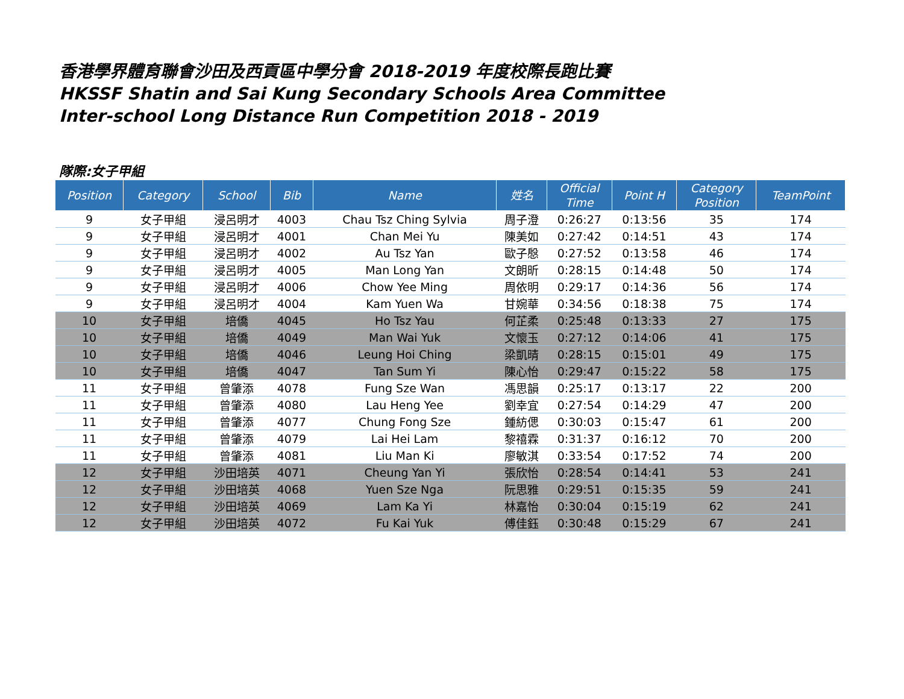香港學界體育聯會沙田及西貢區中學分會 2018-2019 年度校際長跑比賽
HKSSF Shatin and Sai Kung Secondary Schools Area Committee
Inter-school Long Distance Run Competition 2018 - 2019
隊際:女子甲組
| Position | Category | School | Bib | Name | 姓名 | Official Time | Point H | Category Position | TeamPoint |
| --- | --- | --- | --- | --- | --- | --- | --- | --- | --- |
| 9 | 女子甲組 | 浸呂明才 | 4003 | Chau Tsz Ching Sylvia | 周子澄 | 0:26:27 | 0:13:56 | 35 | 174 |
| 9 | 女子甲組 | 浸呂明才 | 4001 | Chan Mei Yu | 陳美如 | 0:27:42 | 0:14:51 | 43 | 174 |
| 9 | 女子甲組 | 浸呂明才 | 4002 | Au Tsz Yan | 歐子慇 | 0:27:52 | 0:13:58 | 46 | 174 |
| 9 | 女子甲組 | 浸呂明才 | 4005 | Man Long Yan | 文朗昕 | 0:28:15 | 0:14:48 | 50 | 174 |
| 9 | 女子甲組 | 浸呂明才 | 4006 | Chow Yee Ming | 周依明 | 0:29:17 | 0:14:36 | 56 | 174 |
| 9 | 女子甲組 | 浸呂明才 | 4004 | Kam Yuen Wa | 甘婉華 | 0:34:56 | 0:18:38 | 75 | 174 |
| 10 | 女子甲組 | 培僑 | 4045 | Ho Tsz Yau | 何芷柔 | 0:25:48 | 0:13:33 | 27 | 175 |
| 10 | 女子甲組 | 培僑 | 4049 | Man Wai Yuk | 文懷玉 | 0:27:12 | 0:14:06 | 41 | 175 |
| 10 | 女子甲組 | 培僑 | 4046 | Leung Hoi Ching | 梁凱晴 | 0:28:15 | 0:15:01 | 49 | 175 |
| 10 | 女子甲組 | 培僑 | 4047 | Tan Sum Yi | 陳心怡 | 0:29:47 | 0:15:22 | 58 | 175 |
| 11 | 女子甲組 | 曾肇添 | 4078 | Fung Sze Wan | 馮思韻 | 0:25:17 | 0:13:17 | 22 | 200 |
| 11 | 女子甲組 | 曾肇添 | 4080 | Lau Heng Yee | 劉幸宜 | 0:27:54 | 0:14:29 | 47 | 200 |
| 11 | 女子甲組 | 曾肇添 | 4077 | Chung Fong Sze | 鍾紡偲 | 0:30:03 | 0:15:47 | 61 | 200 |
| 11 | 女子甲組 | 曾肇添 | 4079 | Lai Hei Lam | 黎禧霖 | 0:31:37 | 0:16:12 | 70 | 200 |
| 11 | 女子甲組 | 曾肇添 | 4081 | Liu Man Ki | 廖敏淇 | 0:33:54 | 0:17:52 | 74 | 200 |
| 12 | 女子甲組 | 沙田培英 | 4071 | Cheung Yan Yi | 張欣怡 | 0:28:54 | 0:14:41 | 53 | 241 |
| 12 | 女子甲組 | 沙田培英 | 4068 | Yuen Sze Nga | 阮思雅 | 0:29:51 | 0:15:35 | 59 | 241 |
| 12 | 女子甲組 | 沙田培英 | 4069 | Lam Ka Yi | 林嘉怡 | 0:30:04 | 0:15:19 | 62 | 241 |
| 12 | 女子甲組 | 沙田培英 | 4072 | Fu Kai Yuk | 傅佳鈺 | 0:30:48 | 0:15:29 | 67 | 241 |